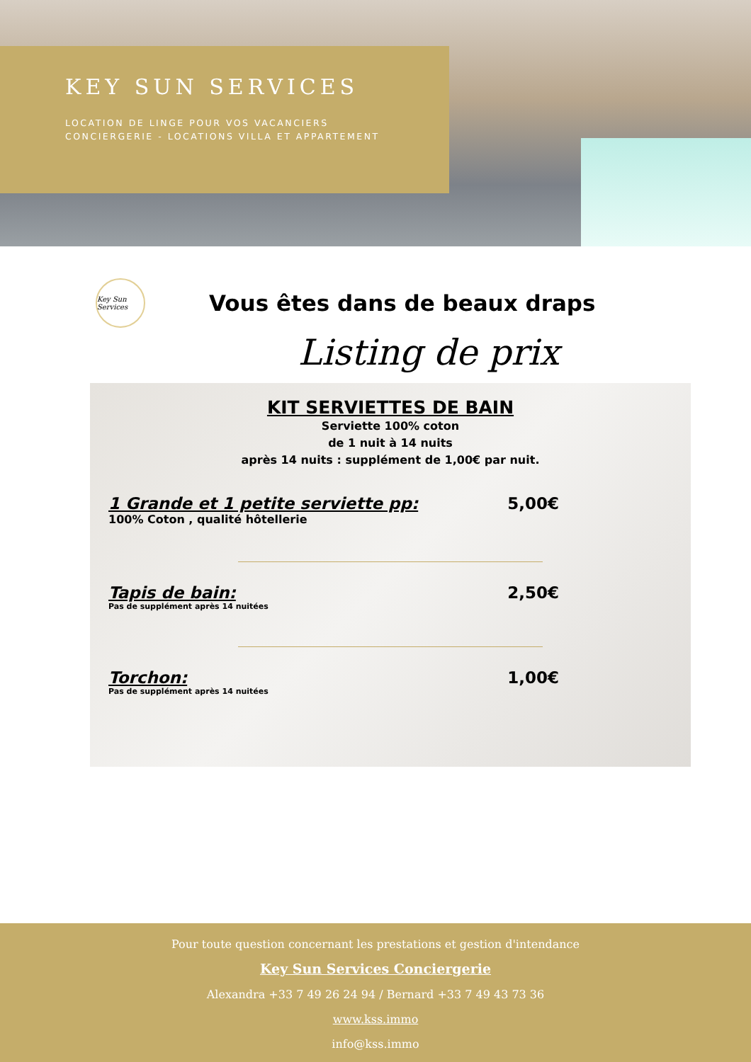KEY SUN SERVICES
LOCATION DE LINGE POUR VOS VACANCIERS
CONCIERGERIE - LOCATIONS VILLA ET APPARTEMENT
Key Sun Services
Vous êtes dans de beaux draps
Listing de prix
KIT SERVIETTES DE BAIN
Serviette 100% coton
de 1 nuit à 14 nuits
après 14 nuits : supplément de 1,00€ par nuit.
1 Grande et 1 petite serviette pp: 5,00€
100% Coton , qualité hôtellerie
Tapis de bain: 2,50€
Pas de supplément après 14 nuitées
Torchon: 1,00€
Pas de supplément après 14 nuitées
Pour toute question concernant les prestations et gestion d'intendance
Key Sun Services Conciergerie
Alexandra +33 7 49 26 24 94 / Bernard +33 7 49 43 73 36
www.kss.immo
info@kss.immo